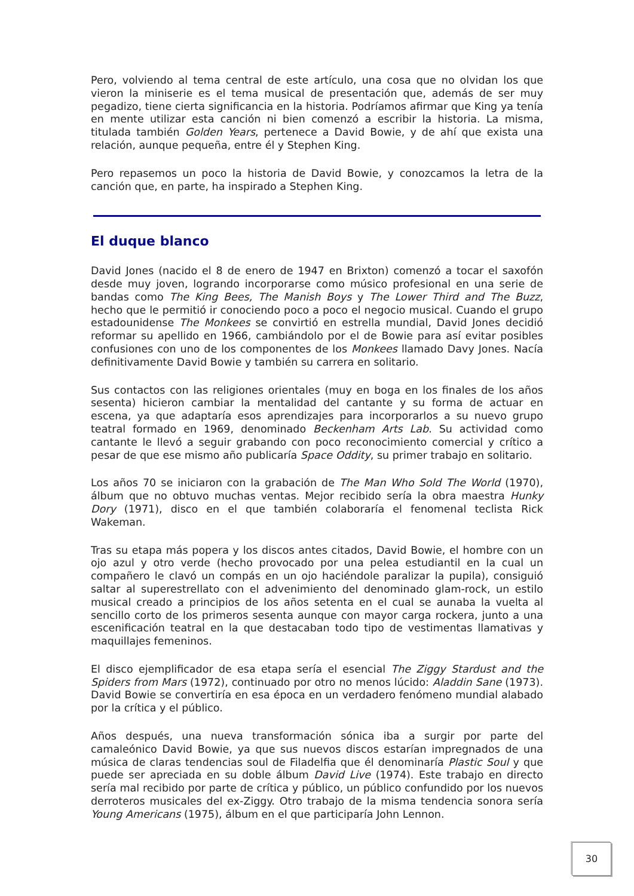Pero, volviendo al tema central de este artículo, una cosa que no olvidan los que vieron la miniserie es el tema musical de presentación que, además de ser muy pegadizo, tiene cierta significancia en la historia. Podríamos afirmar que King ya tenía en mente utilizar esta canción ni bien comenzó a escribir la historia. La misma, titulada también Golden Years, pertenece a David Bowie, y de ahí que exista una relación, aunque pequeña, entre él y Stephen King.
Pero repasemos un poco la historia de David Bowie, y conozcamos la letra de la canción que, en parte, ha inspirado a Stephen King.
El duque blanco
David Jones (nacido el 8 de enero de 1947 en Brixton) comenzó a tocar el saxofón desde muy joven, logrando incorporarse como músico profesional en una serie de bandas como The King Bees, The Manish Boys y The Lower Third and The Buzz, hecho que le permitió ir conociendo poco a poco el negocio musical. Cuando el grupo estadounidense The Monkees se convirtió en estrella mundial, David Jones decidió reformar su apellido en 1966, cambiándolo por el de Bowie para así evitar posibles confusiones con uno de los componentes de los Monkees llamado Davy Jones. Nacía definitivamente David Bowie y también su carrera en solitario.
Sus contactos con las religiones orientales (muy en boga en los finales de los años sesenta) hicieron cambiar la mentalidad del cantante y su forma de actuar en escena, ya que adaptaría esos aprendizajes para incorporarlos a su nuevo grupo teatral formado en 1969, denominado Beckenham Arts Lab. Su actividad como cantante le llevó a seguir grabando con poco reconocimiento comercial y crítico a pesar de que ese mismo año publicaría Space Oddity, su primer trabajo en solitario.
Los años 70 se iniciaron con la grabación de The Man Who Sold The World (1970), álbum que no obtuvo muchas ventas. Mejor recibido sería la obra maestra Hunky Dory (1971), disco en el que también colaboraría el fenomenal teclista Rick Wakeman.
Tras su etapa más popera y los discos antes citados, David Bowie, el hombre con un ojo azul y otro verde (hecho provocado por una pelea estudiantil en la cual un compañero le clavó un compás en un ojo haciéndole paralizar la pupila), consiguió saltar al superestrellato con el advenimiento del denominado glam-rock, un estilo musical creado a principios de los años setenta en el cual se aunaba la vuelta al sencillo corto de los primeros sesenta aunque con mayor carga rockera, junto a una escenificación teatral en la que destacaban todo tipo de vestimentas llamativas y maquillajes femeninos.
El disco ejemplificador de esa etapa sería el esencial The Ziggy Stardust and the Spiders from Mars (1972), continuado por otro no menos lúcido: Aladdin Sane (1973). David Bowie se convertiría en esa época en un verdadero fenómeno mundial alabado por la crítica y el público.
Años después, una nueva transformación sónica iba a surgir por parte del camaleónico David Bowie, ya que sus nuevos discos estarían impregnados de una música de claras tendencias soul de Filadelfia que él denominaría Plastic Soul y que puede ser apreciada en su doble álbum David Live (1974). Este trabajo en directo sería mal recibido por parte de crítica y público, un público confundido por los nuevos derroteros musicales del ex-Ziggy. Otro trabajo de la misma tendencia sonora sería Young Americans (1975), álbum en el que participaría John Lennon.
30